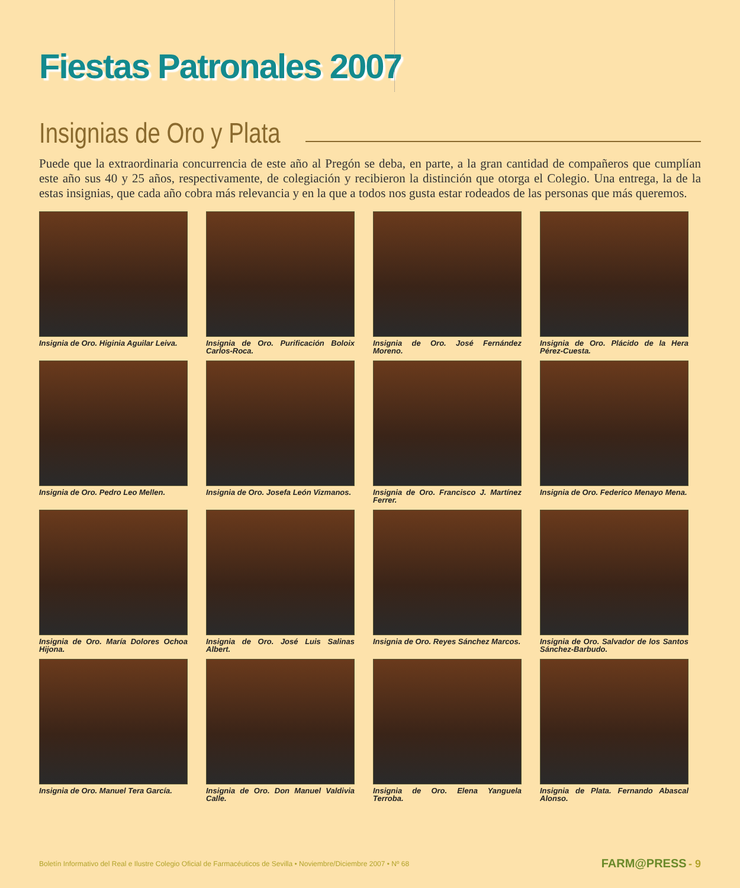Fiestas Patronales 2007
Insignias de Oro y Plata
Puede que la extraordinaria concurrencia de este año al Pregón se deba, en parte, a la gran cantidad de compañeros que cumplían este año sus 40 y 25 años, respectivamente, de colegiación y recibieron la distinción que otorga el Colegio. Una entrega, la de la estas insignias, que cada año cobra más relevancia y en la que a todos nos gusta estar rodeados de las personas que más queremos.
Insignia de Oro. Higinia Aguilar Leiva.
Insignia de Oro. Purificación Boloix Carlos-Roca.
Insignia de Oro. José Fernández Moreno.
Insignia de Oro. Plácido de la Hera Pérez-Cuesta.
Insignia de Oro. Pedro Leo Mellen.
Insignia de Oro. Josefa León Vizmanos.
Insignia de Oro. Francisco J. Martínez Ferrer.
Insignia de Oro. Federico Menayo Mena.
Insignia de Oro. María Dolores Ochoa Hijona.
Insignia de Oro. José Luis Salinas Albert.
Insignia de Oro. Reyes Sánchez Marcos.
Insignia de Oro. Salvador de los Santos Sánchez-Barbudo.
Insignia de Oro. Manuel Tera García.
Insignia de Oro. Don Manuel Valdivia Calle.
Insignia de Oro. Elena Yanguela Terroba.
Insignia de Plata. Fernando Abascal Alonso.
Boletín Informativo del Real e Ilustre Colegio Oficial de Farmacéuticos de Sevilla • Noviembre/Diciembre 2007 • Nº 68 FARM@PRESS - 9